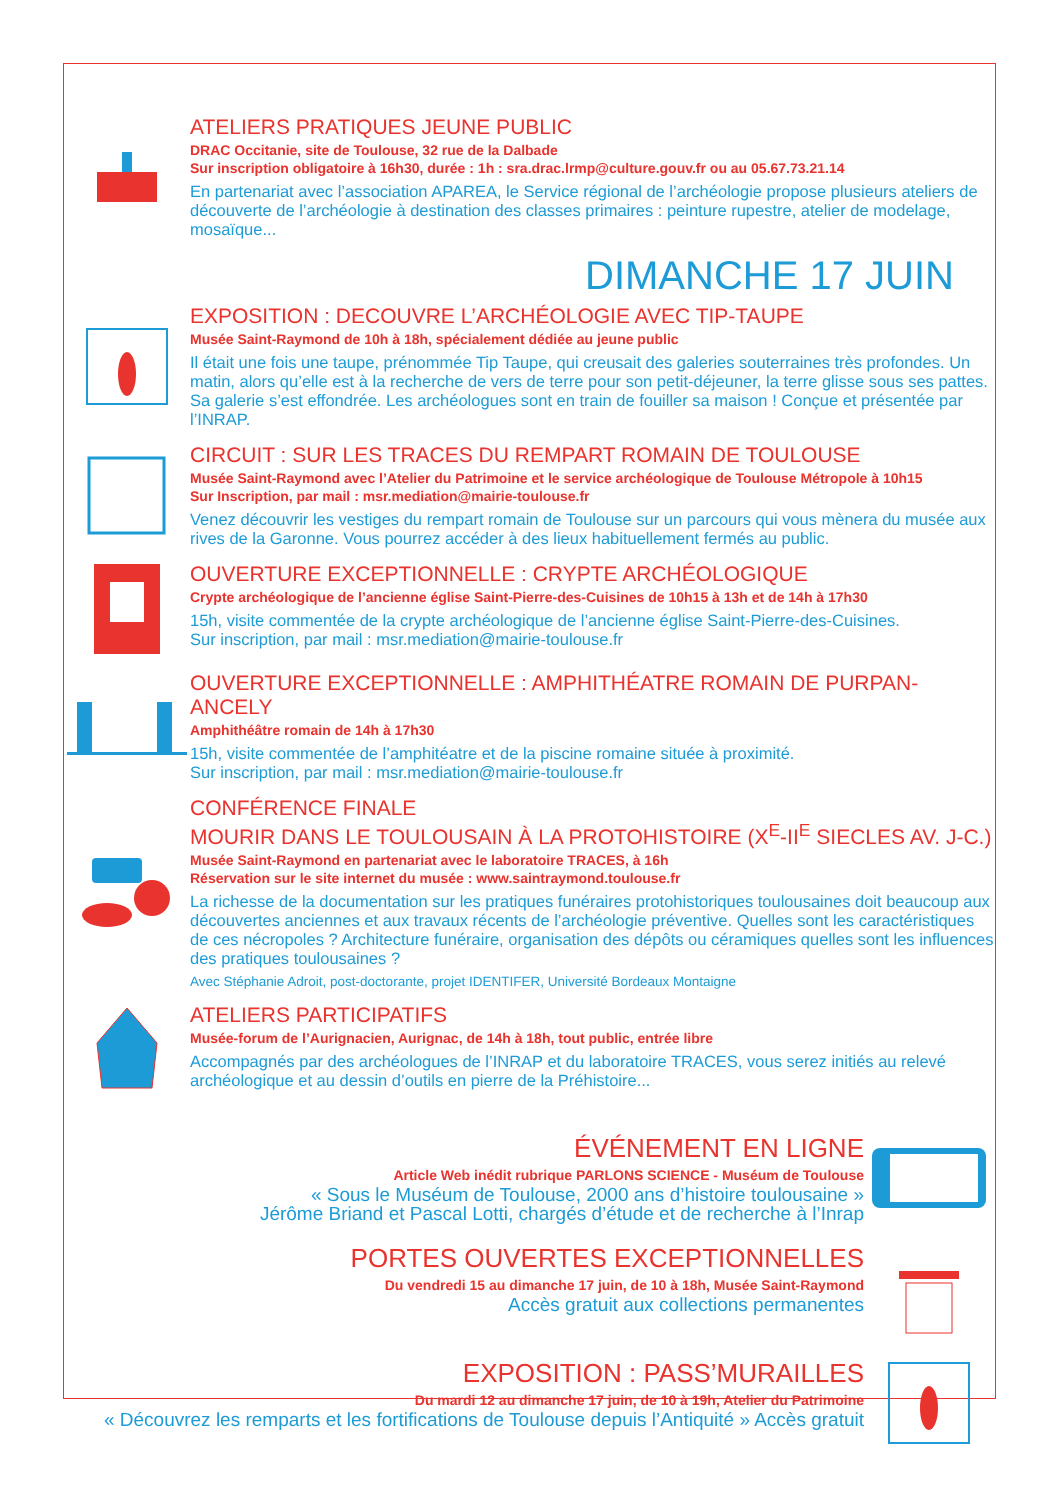ATELIERS PRATIQUES JEUNE PUBLIC
DRAC Occitanie, site de Toulouse, 32 rue de la Dalbade
Sur inscription obligatoire à 16h30, durée : 1h : sra.drac.lrmp@culture.gouv.fr ou au 05.67.73.21.14
En partenariat avec l’association APAREA, le Service régional de l’archéologie propose plusieurs ateliers de découverte de l’archéologie à destination des classes primaires : peinture rupestre, atelier de modelage, mosaïque...
DIMANCHE 17 JUIN
EXPOSITION : DECOUVRE L’ARCHÉOLOGIE AVEC TIP-TAUPE
Musée Saint-Raymond de 10h à 18h, spécialement dédiée au jeune public
Il était une fois une taupe, prénommée Tip Taupe, qui creusait des galeries souterraines très profondes. Un matin, alors qu’elle est à la recherche de vers de terre pour son petit-déjeuner, la terre glisse sous ses pattes. Sa galerie s’est effondrée. Les archéologues sont en train de fouiller sa maison ! Conçue et présentée par l’INRAP.
CIRCUIT : SUR LES TRACES DU REMPART ROMAIN DE TOULOUSE
Musée Saint-Raymond avec l’Atelier du Patrimoine et le service archéologique de Toulouse Métropole à 10h15
Sur Inscription, par mail : msr.mediation@mairie-toulouse.fr
Venez découvrir les vestiges du rempart romain de Toulouse sur un parcours qui vous mènera du musée aux rives de la Garonne. Vous pourrez accéder à des lieux habituellement fermés au public.
OUVERTURE EXCEPTIONNELLE : CRYPTE ARCHÉOLOGIQUE
Crypte archéologique de l’ancienne église Saint-Pierre-des-Cuisines de 10h15 à 13h et de 14h à 17h30
15h, visite commentée de la crypte archéologique de l’ancienne église Saint-Pierre-des-Cuisines.
Sur inscription, par mail : msr.mediation@mairie-toulouse.fr
OUVERTURE EXCEPTIONNELLE : AMPHITHÉATRE ROMAIN DE PURPAN-ANCELY
Amphithéâtre romain de 14h à 17h30
15h, visite commentée de l’amphitéatre et de la piscine romaine située à proximité.
Sur inscription, par mail : msr.mediation@mairie-toulouse.fr
CONFÉRENCE FINALE
MOURIR DANS LE TOULOUSAIN À LA PROTOHISTOIRE (X<sup>E</sup>-II<sup>E</sup> SIECLES AV. J-C.)
Musée Saint-Raymond en partenariat avec le laboratoire TRACES, à 16h
Réservation sur le site internet du musée : www.saintraymond.toulouse.fr
La richesse de la documentation sur les pratiques funéraires protohistoriques toulousaines doit beaucoup aux découvertes anciennes et aux travaux récents de l’archéologie préventive. Quelles sont les caractéristiques de ces nécropoles ? Architecture funéraire, organisation des dépôts ou céramiques quelles sont les influences des pratiques toulousaines ?
Avec Stéphanie Adroit, post-doctorante, projet IDENTIFER, Université Bordeaux Montaigne
ATELIERS PARTICIPATIFS
Musée-forum de l’Aurignacien, Aurignac, de 14h à 18h, tout public, entrée libre
Accompagnés par des archéologues de l’INRAP et du laboratoire TRACES, vous serez initiés au relevé archéologique et au dessin d’outils en pierre de la Préhistoire...
ÉVÉNEMENT EN LIGNE
Article Web inédit rubrique PARLONS SCIENCE - Muséum de Toulouse
« Sous le Muséum de Toulouse, 2000 ans d’histoire toulousaine »
Jérôme Briand et Pascal Lotti, chargés d’étude et de recherche à l’Inrap
PORTES OUVERTES EXCEPTIONNELLES
Du vendredi 15 au dimanche 17 juin, de 10 à 18h, Musée Saint-Raymond
Accès gratuit aux collections permanentes
EXPOSITION : PASS’MURAILLES
Du mardi 12 au dimanche 17 juin, de 10 à 19h, Atelier du Patrimoine
« Découvrez les remparts et les fortifications de Toulouse depuis l’Antiquité » Accès gratuit